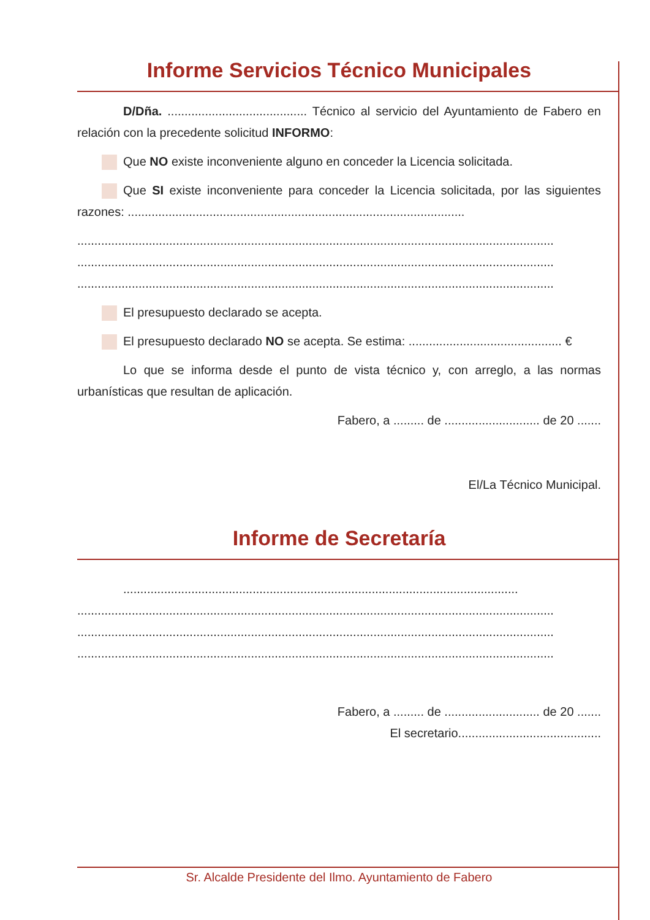Informe Servicios Técnico Municipales
D/Dña. ......................................... Técnico al servicio del Ayuntamiento de Fabero en relación con la precedente solicitud INFORMO:
Que NO existe inconveniente alguno en conceder la Licencia solicitada.
Que SI existe inconveniente para conceder la Licencia solicitada, por las siguientes razones: ...................................................................................................
............................................................................................................................................
............................................................................................................................................
............................................................................................................................................
El presupuesto declarado se acepta.
El presupuesto declarado NO se acepta. Se estima: ............................................. €
Lo que se informa desde el punto de vista técnico y, con arreglo, a las normas urbanísticas que resultan de aplicación.
Fabero, a ......... de ............................ de 20 .......
El/La Técnico Municipal.
Informe de Secretaría
....................................................................................................................
............................................................................................................................................
............................................................................................................................................
............................................................................................................................................
Fabero, a ......... de ............................ de 20 .......
El secretario..........................................
Sr. Alcalde Presidente del Ilmo. Ayuntamiento de Fabero